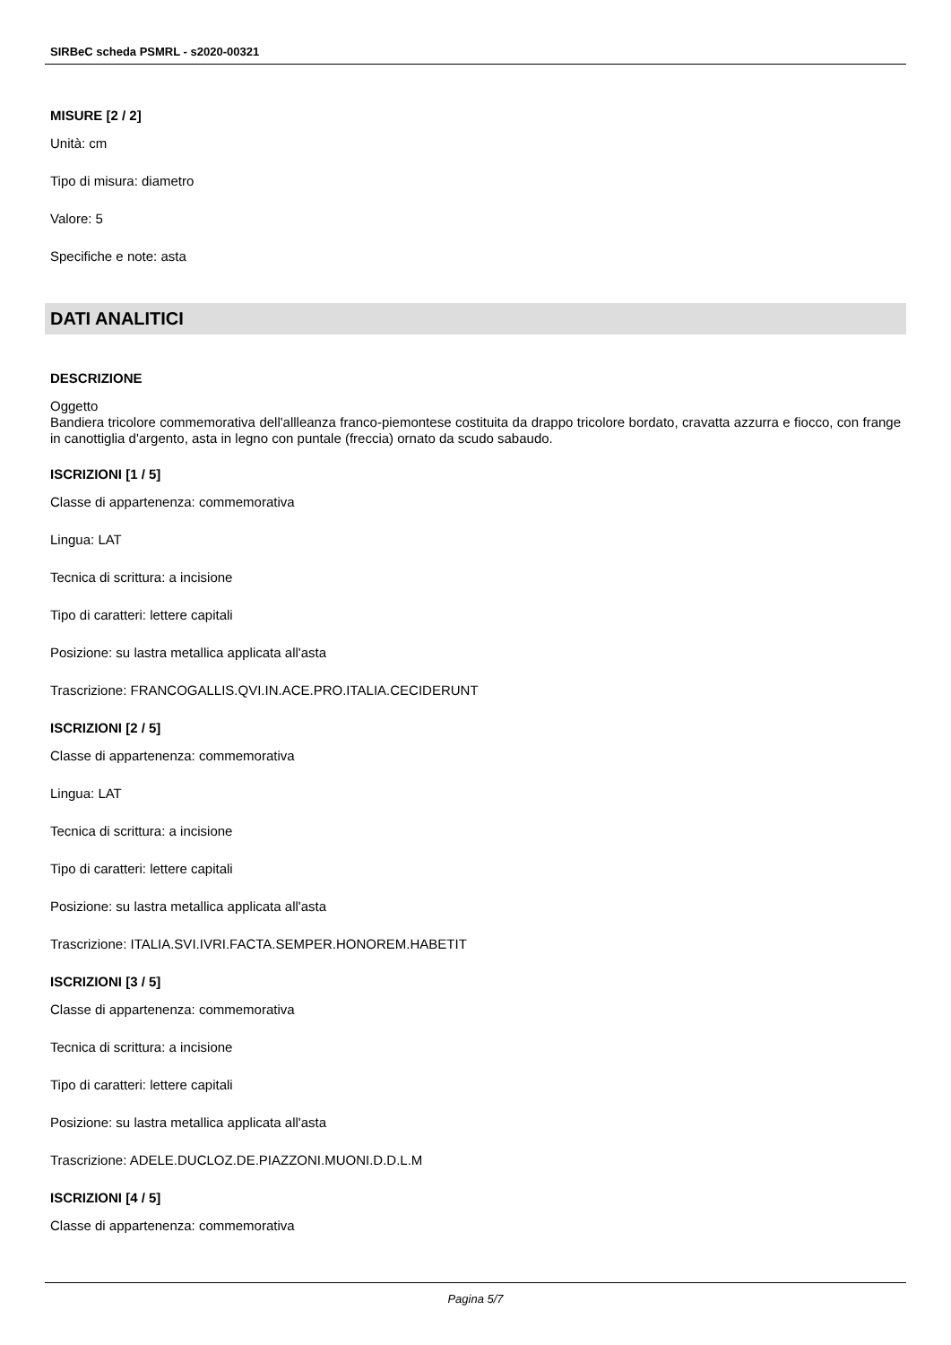SIRBeC scheda PSMRL - s2020-00321
MISURE [2 / 2]
Unità: cm
Tipo di misura: diametro
Valore: 5
Specifiche e note: asta
DATI ANALITICI
DESCRIZIONE
Oggetto
Bandiera tricolore commemorativa dell'allleanza franco-piemontese costituita da drappo tricolore bordato, cravatta azzurra e fiocco, con frange in canottiglia d'argento, asta in legno con puntale (freccia) ornato da scudo sabaudo.
ISCRIZIONI [1 / 5]
Classe di appartenenza: commemorativa
Lingua: LAT
Tecnica di scrittura: a incisione
Tipo di caratteri: lettere capitali
Posizione: su lastra metallica applicata all'asta
Trascrizione: FRANCOGALLIS.QVI.IN.ACE.PRO.ITALIA.CECIDERUNT
ISCRIZIONI [2 / 5]
Classe di appartenenza: commemorativa
Lingua: LAT
Tecnica di scrittura: a incisione
Tipo di caratteri: lettere capitali
Posizione: su lastra metallica applicata all'asta
Trascrizione: ITALIA.SVI.IVRI.FACTA.SEMPER.HONOREM.HABETIT
ISCRIZIONI [3 / 5]
Classe di appartenenza: commemorativa
Tecnica di scrittura: a incisione
Tipo di caratteri: lettere capitali
Posizione: su lastra metallica applicata all'asta
Trascrizione: ADELE.DUCLOZ.DE.PIAZZONI.MUONI.D.D.L.M
ISCRIZIONI [4 / 5]
Classe di appartenenza: commemorativa
Pagina 5/7